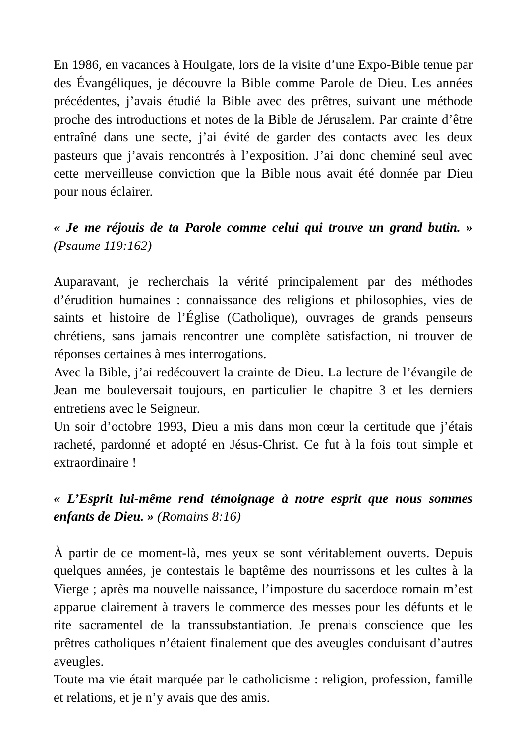En 1986, en vacances à Houlgate, lors de la visite d’une Expo-Bible tenue par des Évangéliques, je découvre la Bible comme Parole de Dieu. Les années précédentes, j’avais étudié la Bible avec des prêtres, suivant une méthode proche des introductions et notes de la Bible de Jérusalem. Par crainte d’être entraîné dans une secte, j’ai évité de garder des contacts avec les deux pasteurs que j’avais rencontrés à l’exposition. J’ai donc cheminé seul avec cette merveilleuse conviction que la Bible nous avait été donnée par Dieu pour nous éclairer.
« Je me réjouis de ta Parole comme celui qui trouve un grand butin. » (Psaume 119:162)
Auparavant, je recherchais la vérité principalement par des méthodes d’érudition humaines : connaissance des religions et philosophies, vies de saints et histoire de l’Église (Catholique), ouvrages de grands penseurs chrétiens, sans jamais rencontrer une complète satisfaction, ni trouver de réponses certaines à mes interrogations.
Avec la Bible, j’ai redécouvert la crainte de Dieu. La lecture de l’évangile de Jean me bouleversait toujours, en particulier le chapitre 3 et les derniers entretiens avec le Seigneur.
Un soir d’octobre 1993, Dieu a mis dans mon cœur la certitude que j’étais racheté, pardonné et adopté en Jésus-Christ. Ce fut à la fois tout simple et extraordinaire !
« L’Esprit lui-même rend témoignage à notre esprit que nous sommes enfants de Dieu. » (Romains 8:16)
À partir de ce moment-là, mes yeux se sont véritablement ouverts. Depuis quelques années, je contestais le baptême des nourrissons et les cultes à la Vierge ; après ma nouvelle naissance, l’imposture du sacerdoce romain m’est apparue clairement à travers le commerce des messes pour les défunts et le rite sacramentel de la transsubstantiation. Je prenais conscience que les prêtres catholiques n’étaient finalement que des aveugles conduisant d’autres aveugles.
Toute ma vie était marquée par le catholicisme : religion, profession, famille et relations, et je n’y avais que des amis.